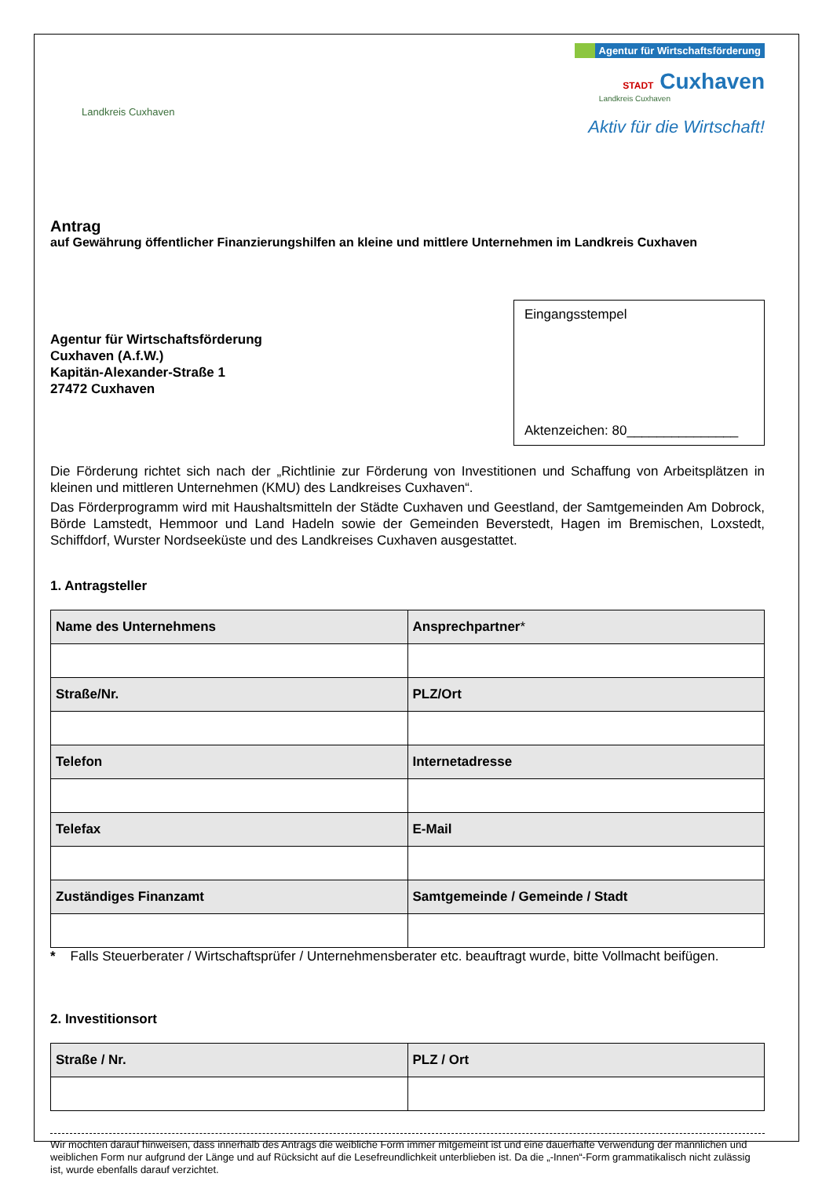Landkreis Cuxhaven
Agentur für Wirtschaftsförderung
STADT Cuxhaven
Landkreis Cuxhaven
Aktiv für die Wirtschaft!
Antrag
auf Gewährung öffentlicher Finanzierungshilfen an kleine und mittlere Unternehmen im Landkreis Cuxhaven
Agentur für Wirtschaftsförderung
Cuxhaven (A.f.W.)
Kapitän-Alexander-Straße 1
27472 Cuxhaven
Eingangsstempel
Aktenzeichen: 80_______________
Die Förderung richtet sich nach der „Richtlinie zur Förderung von Investitionen und Schaffung von Arbeitsplätzen in kleinen und mittleren Unternehmen (KMU) des Landkreises Cuxhaven“.
Das Förderprogramm wird mit Haushaltsmitteln der Städte Cuxhaven und Geestland, der Samtgemeinden Am Dobrock, Börde Lamstedt, Hemmoor und Land Hadeln sowie der Gemeinden Beverstedt, Hagen im Bremischen, Loxstedt, Schiffdorf, Wurster Nordseeküste und des Landkreises Cuxhaven ausgestattet.
1. Antragsteller
| Name des Unternehmens | Ansprechpartner * |
| --- | --- |
| Straße/Nr. | PLZ/Ort |
| Telefon | Internetadresse |
| Telefax | E-Mail |
| Zuständiges Finanzamt | Samtgemeinde / Gemeinde / Stadt |
* Falls Steuerberater / Wirtschaftsprüfer / Unternehmensberater etc. beauftragt wurde, bitte Vollmacht beifügen.
2. Investitionsort
| Straße / Nr. | PLZ / Ort |
| --- | --- |
Wir möchten darauf hinweisen, dass innerhalb des Antrags die weibliche Form immer mitgemeint ist und eine dauerhafte Verwendung der männlichen und weiblichen Form nur aufgrund der Länge und auf Rücksicht auf die Lesefreundlichkeit unterblieben ist. Da die „-Innen“-Form grammatikalisch nicht zulässig ist, wurde ebenfalls darauf verzichtet.